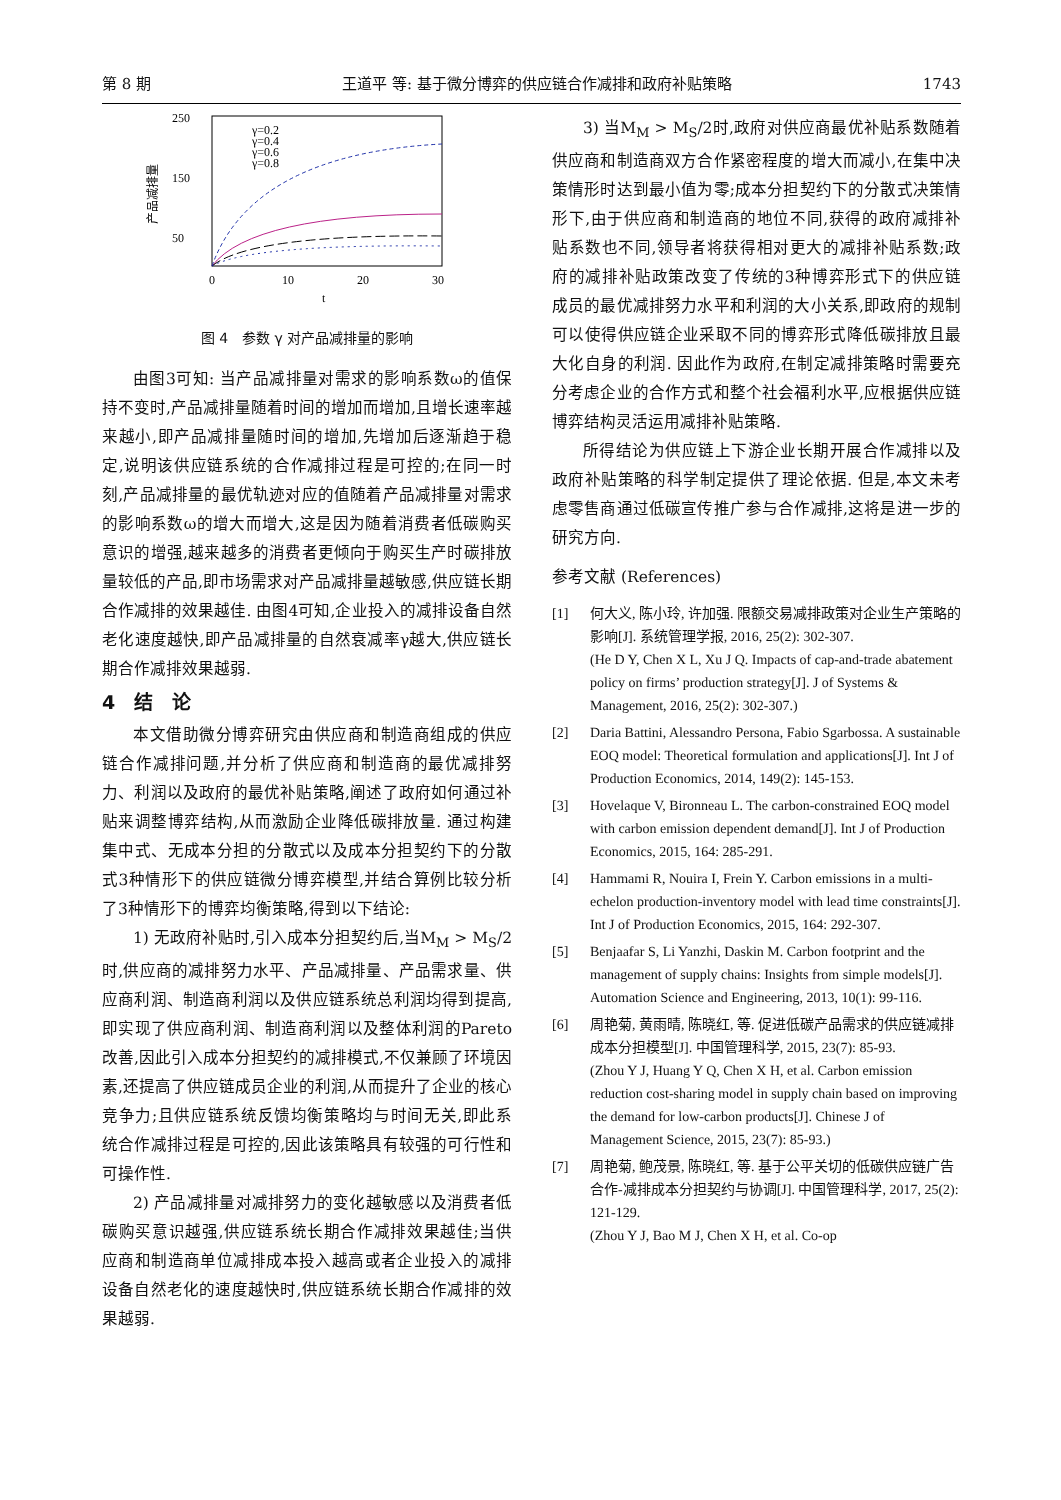第 8 期 王道平 等: 基于微分博弈的供应链合作减排和政府补贴策略 1743
250
150
50
0
10
20
30
t
产品减排量
γ=0.2
γ=0.4
γ=0.6
γ=0.8
图 4　参数 γ 对产品减排量的影响
由图3可知: 当产品减排量对需求的影响系数ω的值保持不变时,产品减排量随着时间的增加而增加,且增长速率越来越小,即产品减排量随时间的增加,先增加后逐渐趋于稳定,说明该供应链系统的合作减排过程是可控的;在同一时刻,产品减排量的最优轨迹对应的值随着产品减排量对需求的影响系数ω的增大而增大,这是因为随着消费者低碳购买意识的增强,越来越多的消费者更倾向于购买生产时碳排放量较低的产品,即市场需求对产品减排量越敏感,供应链长期合作减排的效果越佳. 由图4可知,企业投入的减排设备自然老化速度越快,即产品减排量的自然衰减率γ越大,供应链长期合作减排效果越弱.
4　结　论
本文借助微分博弈研究由供应商和制造商组成的供应链合作减排问题,并分析了供应商和制造商的最优减排努力、利润以及政府的最优补贴策略,阐述了政府如何通过补贴来调整博弈结构,从而激励企业降低碳排放量. 通过构建集中式、无成本分担的分散式以及成本分担契约下的分散式3种情形下的供应链微分博弈模型,并结合算例比较分析了3种情形下的博弈均衡策略,得到以下结论:
1) 无政府补贴时,引入成本分担契约后,当M<sub>M</sub> > M<sub>S</sub>/2时,供应商的减排努力水平、产品减排量、产品需求量、供应商利润、制造商利润以及供应链系统总利润均得到提高,即实现了供应商利润、制造商利润以及整体利润的Pareto改善,因此引入成本分担契约的减排模式,不仅兼顾了环境因素,还提高了供应链成员企业的利润,从而提升了企业的核心竞争力;且供应链系统反馈均衡策略均与时间无关,即此系统合作减排过程是可控的,因此该策略具有较强的可行性和可操作性.
2) 产品减排量对减排努力的变化越敏感以及消费者低碳购买意识越强,供应链系统长期合作减排效果越佳;当供应商和制造商单位减排成本投入越高或者企业投入的减排设备自然老化的速度越快时,供应链系统长期合作减排的效果越弱.
3) 当M<sub>M</sub> > M<sub>S</sub>/2时,政府对供应商最优补贴系数随着供应商和制造商双方合作紧密程度的增大而减小,在集中决策情形时达到最小值为零;成本分担契约下的分散式决策情形下,由于供应商和制造商的地位不同,获得的政府减排补贴系数也不同,领导者将获得相对更大的减排补贴系数;政府的减排补贴政策改变了传统的3种博弈形式下的供应链成员的最优减排努力水平和利润的大小关系,即政府的规制可以使得供应链企业采取不同的博弈形式降低碳排放且最大化自身的利润. 因此作为政府,在制定减排策略时需要充分考虑企业的合作方式和整个社会福利水平,应根据供应链博弈结构灵活运用减排补贴策略.
所得结论为供应链上下游企业长期开展合作减排以及政府补贴策略的科学制定提供了理论依据. 但是,本文未考虑零售商通过低碳宣传推广参与合作减排,这将是进一步的研究方向.
参考文献 (References)
[1] 何大义, 陈小玲, 许加强. 限额交易减排政策对企业生产策略的影响[J]. 系统管理学报, 2016, 25(2): 302-307.
(He D Y, Chen X L, Xu J Q. Impacts of cap-and-trade abatement policy on firms’ production strategy[J]. J of Systems & Management, 2016, 25(2): 302-307.)
[2] Daria Battini, Alessandro Persona, Fabio Sgarbossa. A sustainable EOQ model: Theoretical formulation and applications[J]. Int J of Production Economics, 2014, 149(2): 145-153.
[3] Hovelaque V, Bironneau L. The carbon-constrained EOQ model with carbon emission dependent demand[J]. Int J of Production Economics, 2015, 164: 285-291.
[4] Hammami R, Nouira I, Frein Y. Carbon emissions in a multi-echelon production-inventory model with lead time constraints[J]. Int J of Production Economics, 2015, 164: 292-307.
[5] Benjaafar S, Li Yanzhi, Daskin M. Carbon footprint and the management of supply chains: Insights from simple models[J]. Automation Science and Engineering, 2013, 10(1): 99-116.
[6] 周艳菊, 黄雨晴, 陈晓红, 等. 促进低碳产品需求的供应链减排成本分担模型[J]. 中国管理科学, 2015, 23(7): 85-93.
(Zhou Y J, Huang Y Q, Chen X H, et al. Carbon emission reduction cost-sharing model in supply chain based on improving the demand for low-carbon products[J]. Chinese J of Management Science, 2015, 23(7): 85-93.)
[7] 周艳菊, 鲍茂景, 陈晓红, 等. 基于公平关切的低碳供应链广告合作-减排成本分担契约与协调[J]. 中国管理科学, 2017, 25(2): 121-129.
(Zhou Y J, Bao M J, Chen X H, et al. Co-op